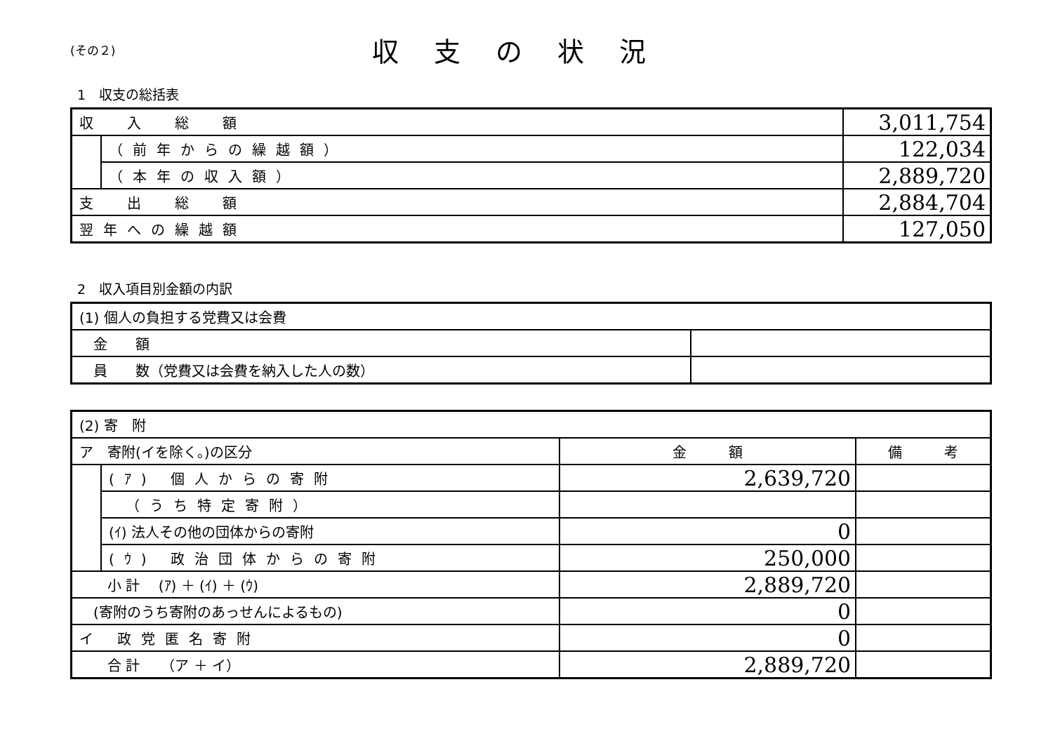(その２)
収支の状況
1　収支の総括表
| 収 入 総 額 | | 3,011,754 |
| | （前年からの繰越額） | 122,034 |
| | （本年の収入額） | 2,889,720 |
| 支 出 総 額 | | 2,884,704 |
| 翌年への繰越額 | | 127,050 |
2　収入項目別金額の内訳
| (1) 個人の負担する党費又は会費 | |
| 金 額 | |
| 員 数（党費又は会費を納入した人の数） | |
| (2) 寄 附 | | | |
| ア 寄附(イを除く。)の区分 | | 金 額 | 備 考 |
| | (ｱ) 個人からの寄附 | 2,639,720 | |
| | （うち特定寄附） | | |
| | (ｲ) 法人その他の団体からの寄附 | 0 | |
| | (ｳ) 政治団体からの寄附 | 250,000 | |
| 小 計 (ｱ) ＋ (ｲ) ＋ (ｳ) | | 2,889,720 | |
| (寄附のうち寄附のあっせんによるもの) | | 0 | |
| イ 政党匿名寄附 | | 0 | |
| 合 計 （ア ＋ イ） | | 2,889,720 | |